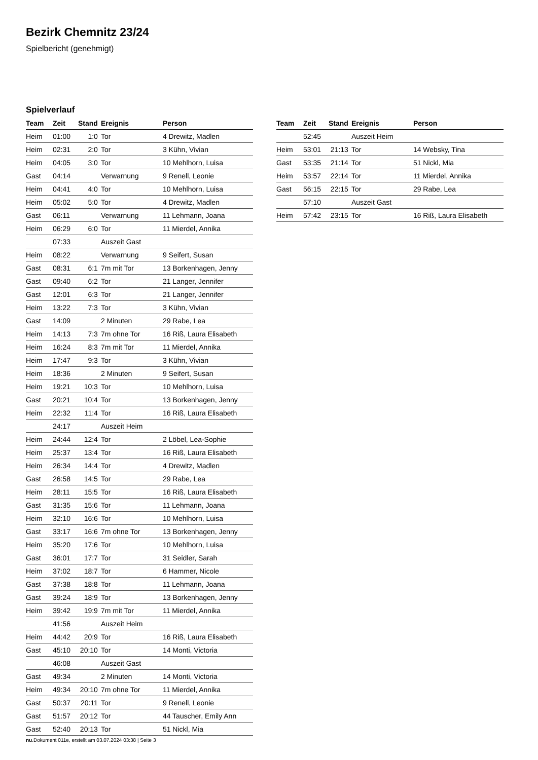Bezirk Chemnitz 23/24
Spielbericht (genehmigt)
Spielverlauf
| Team | Zeit | Stand | Ereignis | Person |
| --- | --- | --- | --- | --- |
| Heim | 01:00 | 1:0 | Tor | 4 Drewitz, Madlen |
| Heim | 02:31 | 2:0 | Tor | 3 Kühn, Vivian |
| Heim | 04:05 | 3:0 | Tor | 10 Mehlhorn, Luisa |
| Gast | 04:14 | | Verwarnung | 9 Renell, Leonie |
| Heim | 04:41 | 4:0 | Tor | 10 Mehlhorn, Luisa |
| Heim | 05:02 | 5:0 | Tor | 4 Drewitz, Madlen |
| Gast | 06:11 | | Verwarnung | 11 Lehmann, Joana |
| Heim | 06:29 | 6:0 | Tor | 11 Mierdel, Annika |
| | 07:33 | | Auszeit Gast | |
| Heim | 08:22 | | Verwarnung | 9 Seifert, Susan |
| Gast | 08:31 | 6:1 | 7m mit Tor | 13 Borkenhagen, Jenny |
| Gast | 09:40 | 6:2 | Tor | 21 Langer, Jennifer |
| Gast | 12:01 | 6:3 | Tor | 21 Langer, Jennifer |
| Heim | 13:22 | 7:3 | Tor | 3 Kühn, Vivian |
| Gast | 14:09 | | 2 Minuten | 29 Rabe, Lea |
| Heim | 14:13 | 7:3 | 7m ohne Tor | 16 Riß, Laura Elisabeth |
| Heim | 16:24 | 8:3 | 7m mit Tor | 11 Mierdel, Annika |
| Heim | 17:47 | 9:3 | Tor | 3 Kühn, Vivian |
| Heim | 18:36 | | 2 Minuten | 9 Seifert, Susan |
| Heim | 19:21 | 10:3 | Tor | 10 Mehlhorn, Luisa |
| Gast | 20:21 | 10:4 | Tor | 13 Borkenhagen, Jenny |
| Heim | 22:32 | 11:4 | Tor | 16 Riß, Laura Elisabeth |
| | 24:17 | | Auszeit Heim | |
| Heim | 24:44 | 12:4 | Tor | 2 Löbel, Lea-Sophie |
| Heim | 25:37 | 13:4 | Tor | 16 Riß, Laura Elisabeth |
| Heim | 26:34 | 14:4 | Tor | 4 Drewitz, Madlen |
| Gast | 26:58 | 14:5 | Tor | 29 Rabe, Lea |
| Heim | 28:11 | 15:5 | Tor | 16 Riß, Laura Elisabeth |
| Gast | 31:35 | 15:6 | Tor | 11 Lehmann, Joana |
| Heim | 32:10 | 16:6 | Tor | 10 Mehlhorn, Luisa |
| Gast | 33:17 | 16:6 | 7m ohne Tor | 13 Borkenhagen, Jenny |
| Heim | 35:20 | 17:6 | Tor | 10 Mehlhorn, Luisa |
| Gast | 36:01 | 17:7 | Tor | 31 Seidler, Sarah |
| Heim | 37:02 | 18:7 | Tor | 6 Hammer, Nicole |
| Gast | 37:38 | 18:8 | Tor | 11 Lehmann, Joana |
| Gast | 39:24 | 18:9 | Tor | 13 Borkenhagen, Jenny |
| Heim | 39:42 | 19:9 | 7m mit Tor | 11 Mierdel, Annika |
| | 41:56 | | Auszeit Heim | |
| Heim | 44:42 | 20:9 | Tor | 16 Riß, Laura Elisabeth |
| Gast | 45:10 | 20:10 | Tor | 14 Monti, Victoria |
| | 46:08 | | Auszeit Gast | |
| Gast | 49:34 | | 2 Minuten | 14 Monti, Victoria |
| Heim | 49:34 | 20:10 | 7m ohne Tor | 11 Mierdel, Annika |
| Gast | 50:37 | 20:11 | Tor | 9 Renell, Leonie |
| Gast | 51:57 | 20:12 | Tor | 44 Tauscher, Emily Ann |
| Gast | 52:40 | 20:13 | Tor | 51 Nickl, Mia |
| Team | Zeit | Stand | Ereignis | Person |
| --- | --- | --- | --- | --- |
| | 52:45 | | Auszeit Heim | |
| Heim | 53:01 | 21:13 | Tor | 14 Websky, Tina |
| Gast | 53:35 | 21:14 | Tor | 51 Nickl, Mia |
| Heim | 53:57 | 22:14 | Tor | 11 Mierdel, Annika |
| Gast | 56:15 | 22:15 | Tor | 29 Rabe, Lea |
| | 57:10 | | Auszeit Gast | |
| Heim | 57:42 | 23:15 | Tor | 16 Riß, Laura Elisabeth |
nu.Dokument 011e, erstellt am 03.07.2024 03:38 | Seite 3